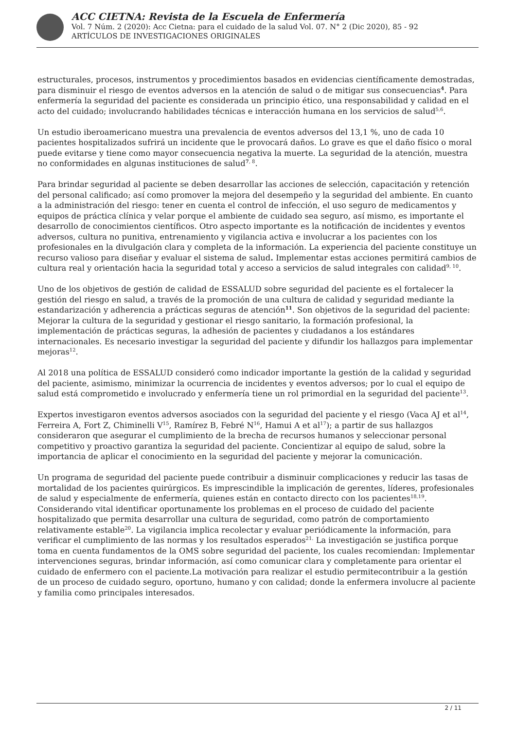ACC CIETNA: Revista de la Escuela de Enfermería
Vol. 7 Núm. 2 (2020): Acc Cietna: para el cuidado de la salud Vol. 07. N° 2 (Dic 2020), 85 - 92
ARTÍCULOS DE INVESTIGACIONES ORIGINALES
estructurales, procesos, instrumentos y procedimientos basados en evidencias científicamente demostradas, para disminuir el riesgo de eventos adversos en la atención de salud o de mitigar sus consecuencias<sup>4</sup>. Para enfermería la seguridad del paciente es considerada un principio ético, una responsabilidad y calidad en el acto del cuidado; involucrando habilidades técnicas e interacción humana en los servicios de salud<sup>5,6</sup>.
Un estudio iberoamericano muestra una prevalencia de eventos adversos del 13,1 %, uno de cada 10 pacientes hospitalizados sufrirá un incidente que le provocará daños. Lo grave es que el daño físico o moral puede evitarse y tiene como mayor consecuencia negativa la muerte. La seguridad de la atención, muestra no conformidades en algunas instituciones de salud<sup>7, 8</sup>.
Para brindar seguridad al paciente se deben desarrollar las acciones de selección, capacitación y retención del personal calificado; así como promover la mejora del desempeño y la seguridad del ambiente. En cuanto a la administración del riesgo: tener en cuenta el control de infección, el uso seguro de medicamentos y equipos de práctica clínica y velar porque el ambiente de cuidado sea seguro, así mismo, es importante el desarrollo de conocimientos científicos. Otro aspecto importante es la notificación de incidentes y eventos adversos, cultura no punitiva, entrenamiento y vigilancia activa e involucrar a los pacientes con los profesionales en la divulgación clara y completa de la información. La experiencia del paciente constituye un recurso valioso para diseñar y evaluar el sistema de salud. Implementar estas acciones permitirá cambios de cultura real y orientación hacia la seguridad total y acceso a servicios de salud integrales con calidad<sup>9, 10</sup>.
Uno de los objetivos de gestión de calidad de ESSALUD sobre seguridad del paciente es el fortalecer la gestión del riesgo en salud, a través de la promoción de una cultura de calidad y seguridad mediante la estandarización y adherencia a prácticas seguras de atención<sup>11</sup>. Son objetivos de la seguridad del paciente: Mejorar la cultura de la seguridad y gestionar el riesgo sanitario, la formación profesional, la implementación de prácticas seguras, la adhesión de pacientes y ciudadanos a los estándares internacionales. Es necesario investigar la seguridad del paciente y difundir los hallazgos para implementar mejoras<sup>12</sup>.
Al 2018 una política de ESSALUD consideró como indicador importante la gestión de la calidad y seguridad del paciente, asimismo, minimizar la ocurrencia de incidentes y eventos adversos; por lo cual el equipo de salud está comprometido e involucrado y enfermería tiene un rol primordial en la seguridad del paciente<sup>13</sup>.
Expertos investigaron eventos adversos asociados con la seguridad del paciente y el riesgo (Vaca AJ et al<sup>14</sup>, Ferreira A, Fort Z, Chiminelli V<sup>15</sup>, Ramírez B, Febré N<sup>16</sup>, Hamui A et al<sup>17</sup>); a partir de sus hallazgos consideraron que asegurar el cumplimiento de la brecha de recursos humanos y seleccionar personal competitivo y proactivo garantiza la seguridad del paciente. Concientizar al equipo de salud, sobre la importancia de aplicar el conocimiento en la seguridad del paciente y mejorar la comunicación.
Un programa de seguridad del paciente puede contribuir a disminuir complicaciones y reducir las tasas de mortalidad de los pacientes quirúrgicos. Es imprescindible la implicación de gerentes, líderes, profesionales de salud y especialmente de enfermería, quienes están en contacto directo con los pacientes<sup>18,19</sup>. Considerando vital identificar oportunamente los problemas en el proceso de cuidado del paciente hospitalizado que permita desarrollar una cultura de seguridad, como patrón de comportamiento relativamente estable<sup>20</sup>. La vigilancia implica recolectar y evaluar periódicamente la información, para verificar el cumplimiento de las normas y los resultados esperados<sup>21.</sup> La investigación se justifica porque toma en cuenta fundamentos de la OMS sobre seguridad del paciente, los cuales recomiendan: Implementar intervenciones seguras, brindar información, así como comunicar clara y completamente para orientar el cuidado de enfermero con el paciente.La motivación para realizar el estudio permitecontribuir a la gestión de un proceso de cuidado seguro, oportuno, humano y con calidad; donde la enfermera involucre al paciente y familia como principales interesados.
2 / 11